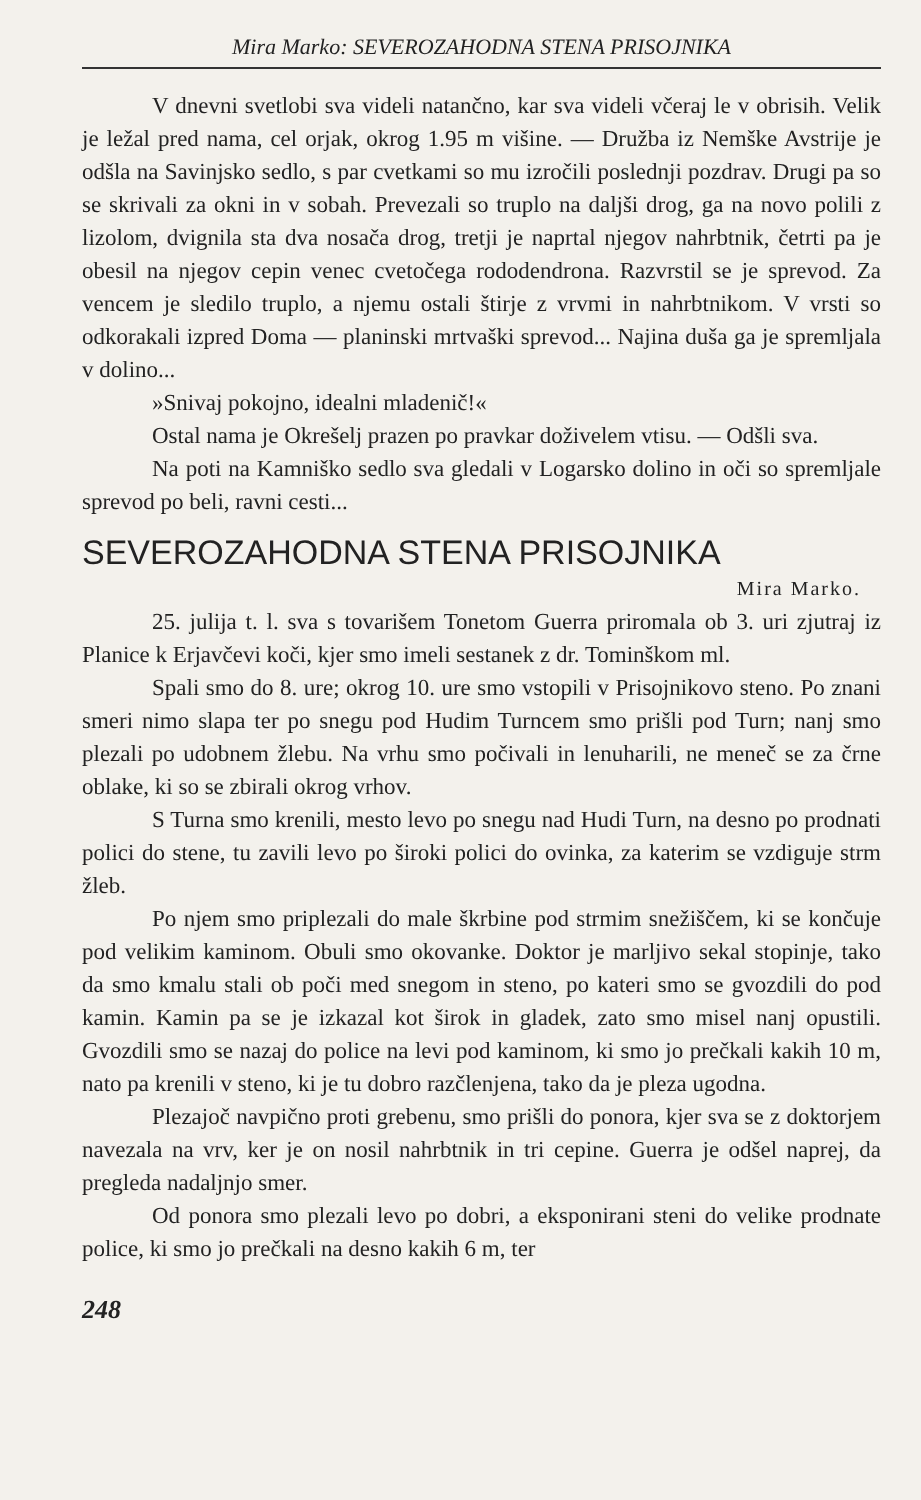Mira Marko: SEVEROZAHODNA STENA PRISOJNIKA
V dnevni svetlobi sva videli natančno, kar sva videli včeraj le v obrisih. Velik je ležal pred nama, cel orjak, okrog 1.95 m višine. — Družba iz Nemške Avstrije je odšla na Savinjsko sedlo, s par cvetkami so mu izročili poslednji pozdrav. Drugi pa so se skrivali za okni in v sobah. Prevezali so truplo na daljši drog, ga na novo polili z lizolom, dvignila sta dva nosača drog, tretji je naprtal njegov nahrbtnik, četrti pa je obesil na njegov cepin venec cvetočega rododendrona. Razvrstil se je sprevod. Za vencem je sledilo truplo, a njemu ostali štirje z vrvmi in nahrbtnikom. V vrsti so odkorakali izpred Doma — planinski mrtvaški sprevod... Najina duša ga je spremljala v dolino...
»Snivaj pokojno, idealni mladenič!«
Ostal nama je Okrešelj prazen po pravkar doživelem vtisu. — Odšli sva.
Na poti na Kamniško sedlo sva gledali v Logarsko dolino in oči so spremljale sprevod po beli, ravni cesti...
SEVEROZAHODNA STENA PRISOJNIKA
Mira Marko.
25. julija t. l. sva s tovarišem Tonetom Guerra priromala ob 3. uri zjutraj iz Planice k Erjavčevi koči, kjer smo imeli sestanek z dr. Tominškom ml.
Spali smo do 8. ure; okrog 10. ure smo vstopili v Prisojnikovo steno. Po znani smeri nimo slapa ter po snegu pod Hudim Turncem smo prišli pod Turn; nanj smo plezali po udobnem žlebu. Na vrhu smo počivali in lenuharili, ne meneč se za črne oblake, ki so se zbirali okrog vrhov.
S Turna smo krenili, mesto levo po snegu nad Hudi Turn, na desno po prodnati polici do stene, tu zavili levo po široki polici do ovinka, za katerim se vzdiguje strm žleb.
Po njem smo priplezali do male škrbine pod strmim snežiščem, ki se končuje pod velikim kaminom. Obuli smo okovanke. Doktor je marljivo sekal stopinje, tako da smo kmalu stali ob poči med snegom in steno, po kateri smo se gvozdili do pod kamin. Kamin pa se je izkazal kot širok in gladek, zato smo misel nanj opustili. Gvozdili smo se nazaj do police na levi pod kaminom, ki smo jo prečkali kakih 10 m, nato pa krenili v steno, ki je tu dobro razčlenjena, tako da je pleza ugodna.
Plezajoč navpično proti grebenu, smo prišli do ponora, kjer sva se z doktorjem navezala na vrv, ker je on nosil nahrbtnik in tri cepine. Guerra je odšel naprej, da pregleda nadaljnjo smer.
Od ponora smo plezali levo po dobri, a eksponirani steni do velike prodnate police, ki smo jo prečkali na desno kakih 6 m, ter
248